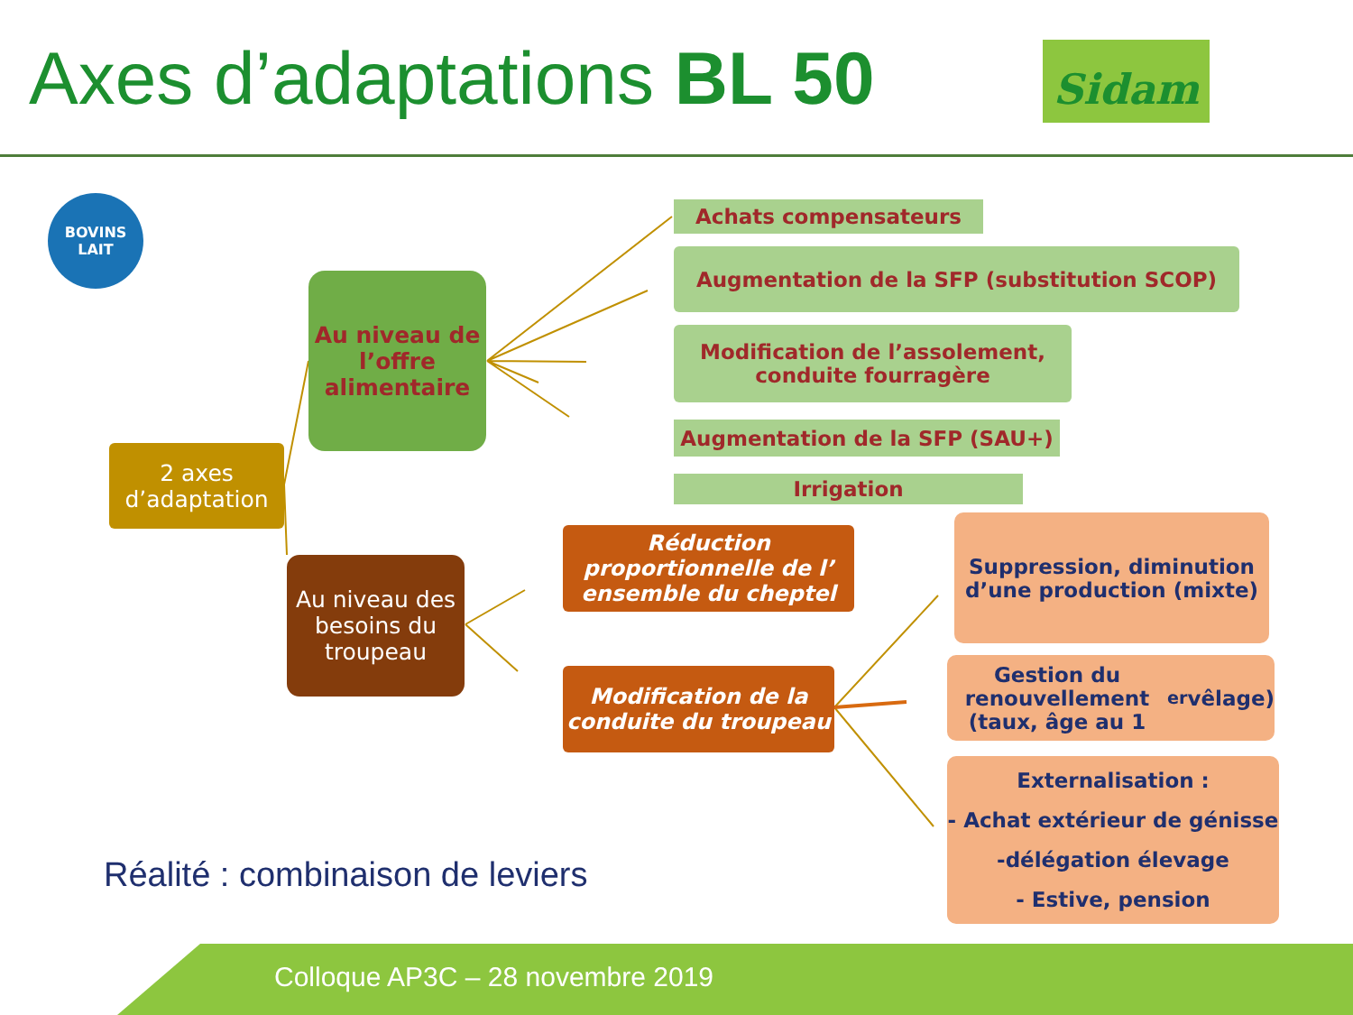Axes d’adaptations BL 50 Sidam
BOVINS
LAIT
2 axes d’adaptation
Au niveau de l’offre alimentaire
Au niveau des besoins du troupeau
Achats compensateurs
Augmentation de la SFP (substitution SCOP)
Modification de l’assolement,
conduite fourragère
Augmentation de la SFP (SAU+)
Irrigation
Réduction proportionnelle de l’ ensemble du cheptel
Modification de la conduite du troupeau
Suppression, diminution d’une production (mixte)
Gestion du renouvellement (taux, âge au 1<sup>er</sup> vêlage)
Externalisation :
- Achat extérieur de génisse
-délégation élevage
- Estive, pension
Réalité : combinaison de leviers
Colloque AP3C – 28 novembre 2019